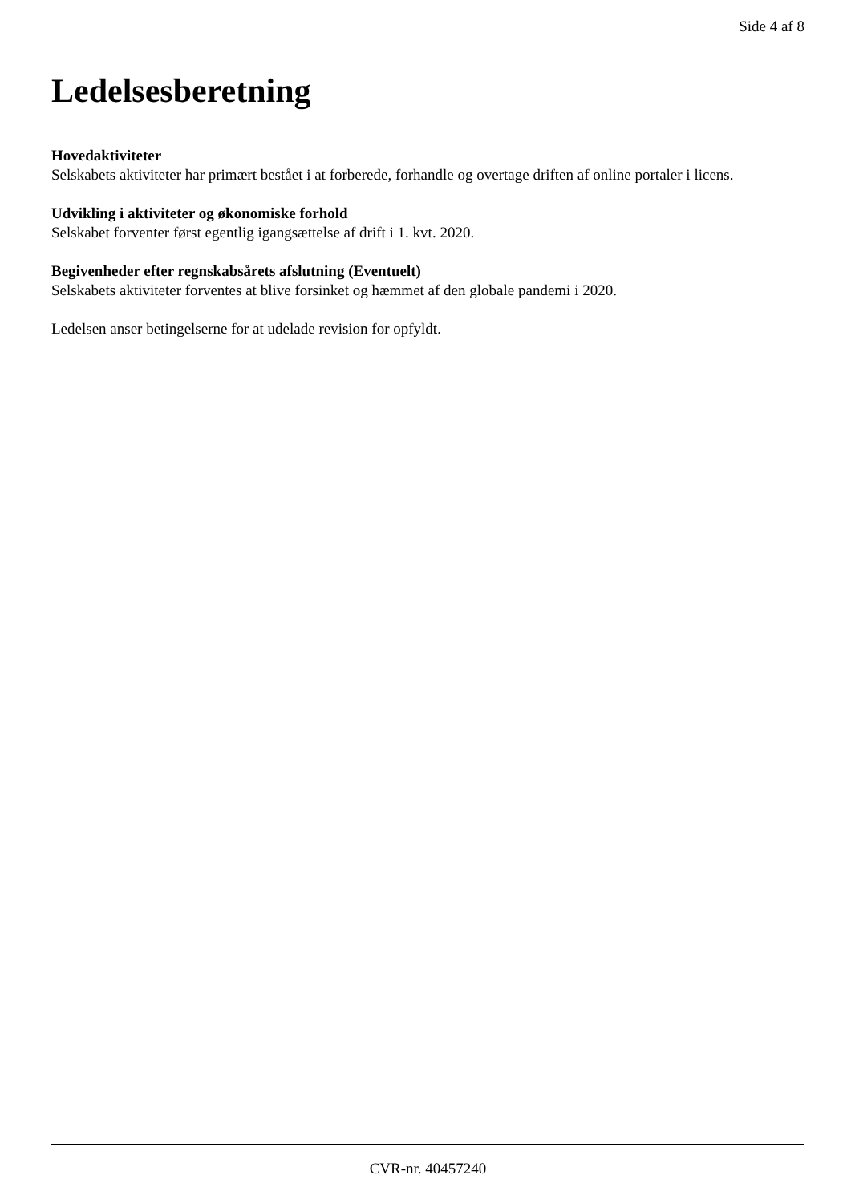Side 4 af 8
Ledelsesberetning
Hovedaktiviteter
Selskabets aktiviteter har primært bestået i at forberede, forhandle og overtage driften af online portaler i licens.
Udvikling i aktiviteter og økonomiske forhold
Selskabet forventer først egentlig igangsættelse af drift i 1. kvt. 2020.
Begivenheder efter regnskabsårets afslutning (Eventuelt)
Selskabets aktiviteter forventes at blive forsinket og hæmmet af den globale pandemi i 2020.
Ledelsen anser betingelserne for at udelade revision for opfyldt.
CVR-nr. 40457240